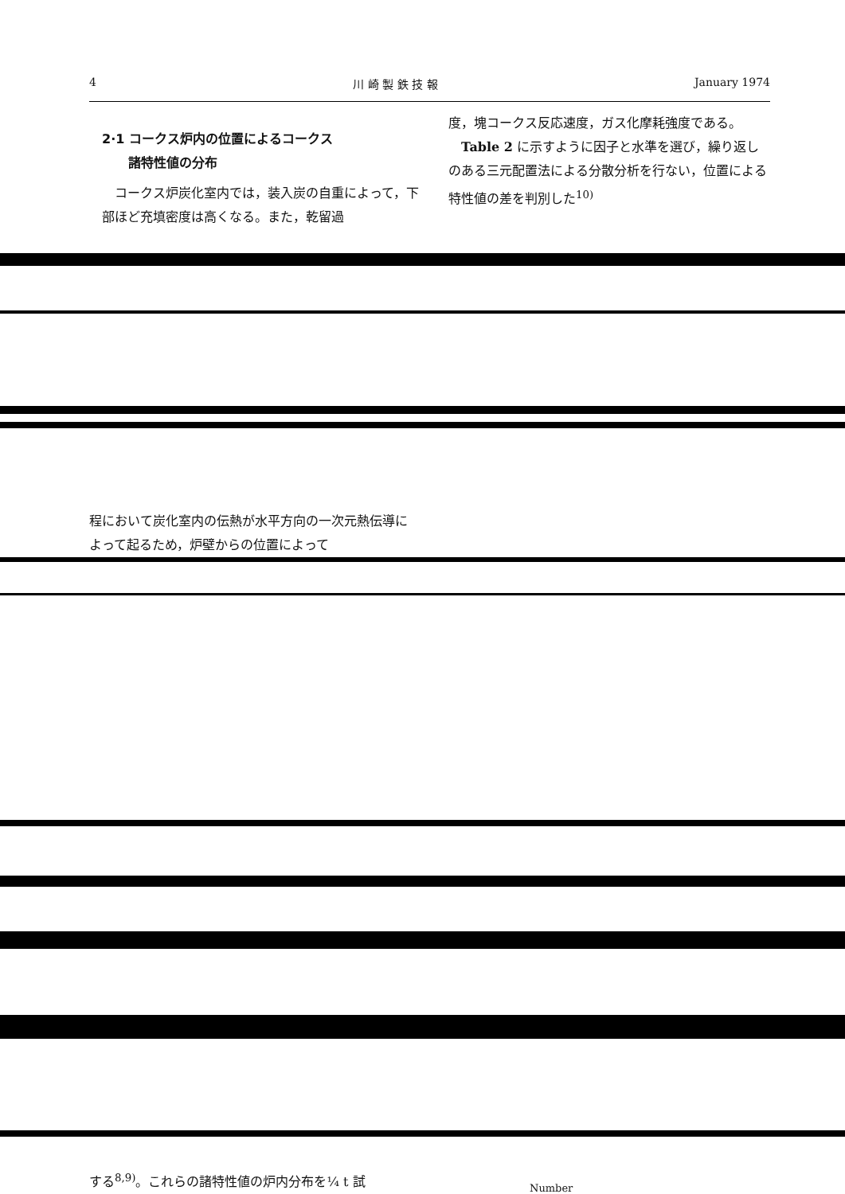4 川 崎 製 鉄 技 報 January 1974
2·1 コークス炉内の位置によるコークス
諸特性値の分布
　コークス炉炭化室内では，装入炭の自重によって，下部ほど充填密度は高くなる。また，乾留過
度，塊コークス反応速度，ガス化摩耗強度である。
　Table 2 に示すように因子と水準を選び，繰り返しのある三元配置法による分散分析を行ない，位置による特性値の差を判別した<sup>10)</sup>
程において炭化室内の伝熱が水平方向の一次元熱伝導によって起るため，炉壁からの位置によって
する<sup>8,9)</sup>。これらの諸特性値の炉内分布を¼ t 試
Number